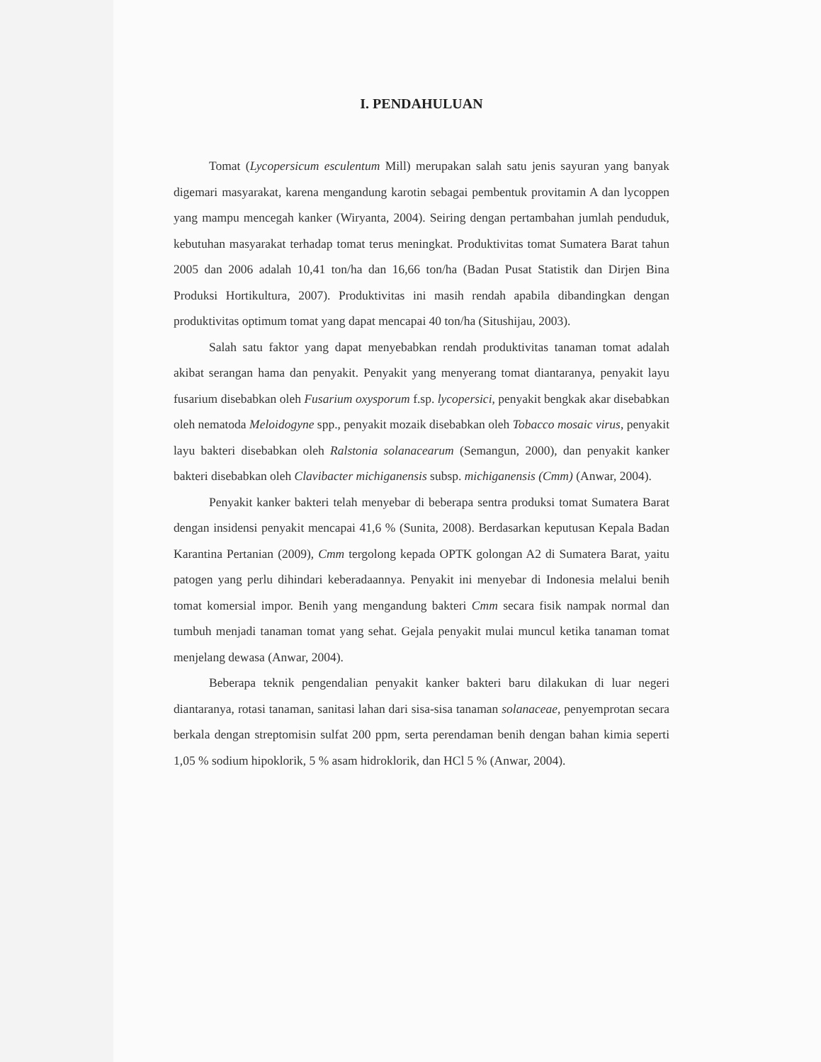I. PENDAHULUAN
Tomat (Lycopersicum esculentum Mill) merupakan salah satu jenis sayuran yang banyak digemari masyarakat, karena mengandung karotin sebagai pembentuk provitamin A dan lycoppen yang mampu mencegah kanker (Wiryanta, 2004). Seiring dengan pertambahan jumlah penduduk, kebutuhan masyarakat terhadap tomat terus meningkat. Produktivitas tomat Sumatera Barat tahun 2005 dan 2006 adalah 10,41 ton/ha dan 16,66 ton/ha (Badan Pusat Statistik dan Dirjen Bina Produksi Hortikultura, 2007). Produktivitas ini masih rendah apabila dibandingkan dengan produktivitas optimum tomat yang dapat mencapai 40 ton/ha (Situshijau, 2003).
Salah satu faktor yang dapat menyebabkan rendah produktivitas tanaman tomat adalah akibat serangan hama dan penyakit. Penyakit yang menyerang tomat diantaranya, penyakit layu fusarium disebabkan oleh Fusarium oxysporum f.sp. lycopersici, penyakit bengkak akar disebabkan oleh nematoda Meloidogyne spp., penyakit mozaik disebabkan oleh Tobacco mosaic virus, penyakit layu bakteri disebabkan oleh Ralstonia solanacearum (Semangun, 2000), dan penyakit kanker bakteri disebabkan oleh Clavibacter michiganensis subsp. michiganensis (Cmm) (Anwar, 2004).
Penyakit kanker bakteri telah menyebar di beberapa sentra produksi tomat Sumatera Barat dengan insidensi penyakit mencapai 41,6 % (Sunita, 2008). Berdasarkan keputusan Kepala Badan Karantina Pertanian (2009), Cmm tergolong kepada OPTK golongan A2 di Sumatera Barat, yaitu patogen yang perlu dihindari keberadaannya. Penyakit ini menyebar di Indonesia melalui benih tomat komersial impor. Benih yang mengandung bakteri Cmm secara fisik nampak normal dan tumbuh menjadi tanaman tomat yang sehat. Gejala penyakit mulai muncul ketika tanaman tomat menjelang dewasa (Anwar, 2004).
Beberapa teknik pengendalian penyakit kanker bakteri baru dilakukan di luar negeri diantaranya, rotasi tanaman, sanitasi lahan dari sisa-sisa tanaman solanaceae, penyemprotan secara berkala dengan streptomisin sulfat 200 ppm, serta perendaman benih dengan bahan kimia seperti 1,05 % sodium hipoklorik, 5 % asam hidroklorik, dan HCl 5 % (Anwar, 2004).